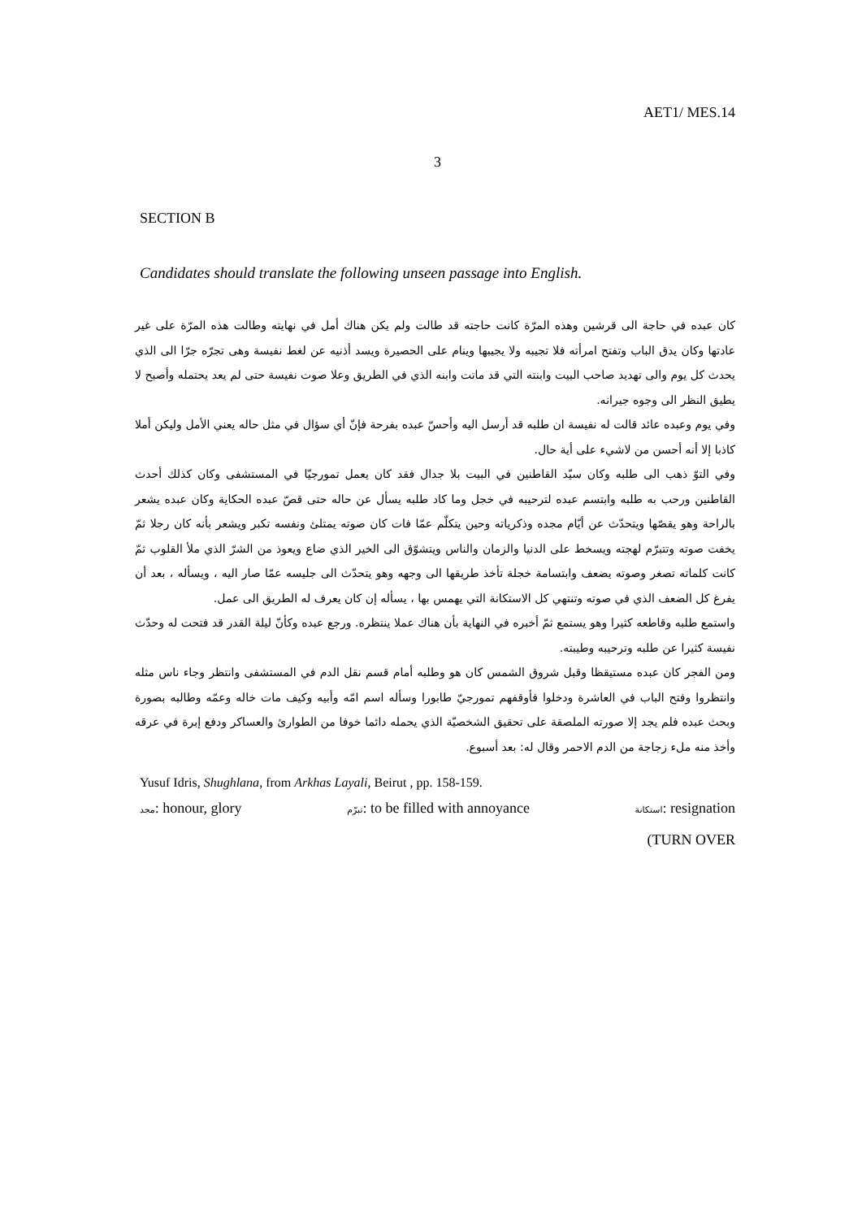AET1/ MES.14
3
SECTION B
Candidates should translate the following unseen passage into English.
كان عبده في حاجة الى قرشين وهذه المرّة كانت حاجته قد طالت ولم يكن هناك أمل في نهايته وطالت هذه المرّة على غير عادتها وكان يدق الباب وتفتح امرأته فلا تجيبه ولا يجيبها وينام على الحصيرة ويسد أذنيه عن لغط نفيسة وهى تجرّه جرّا الى الذي يحدث كل يوم والى تهديد صاحب البيت وابنته التي قد ماتت وابنه الذي في الطريق وعلا صوت نفيسة حتى لم يعد يحتمله وأصبح لا يطيق النظر الى وجوه جيرانه.
وفي يوم وعبده عائد قالت له نفيسة ان طلبه قد أرسل اليه وأحسّ عبده بفرحة فإنّ أي سؤال في مثل حاله يعني الأمل وليكن أملا كاذبا إلا أنه أحسن من لاشيء على أية حال.
وفي التوّ ذهب الى طلبه وكان سيّد القاطنين في البيت بلا جدال فقد كان يعمل تمورجيّا في المستشفى وكان كذلك أحدث القاطنين ورحب به طلبه وابتسم عبده لترحيبه في خجل وما كاد طلبه يسأل عن حاله حتى قصّ عبده الحكاية وكان عبده يشعر بالراحة وهو يقصّها ويتحدّث عن أيّام مجده وذكرياته وحين يتكلّم عمّا فات كان صوته يمتلئ ونفسه تكبر ويشعر بأنه كان رجلا ثمّ يخفت صوته وتتبرّم لهجته ويسخط على الدنيا والزمان والناس ويتشوّق الى الخير الذي ضاع ويعوذ من الشرّ الذي ملأ القلوب ثمّ كانت كلماته تصغر وصوته يضعف وابتسامة خجلة تأخذ طريقها الى وجهه وهو يتحدّث الى جليسه عمّا صار اليه ، ويسأله ، بعد أن يفرغ كل الضعف الذي في صوته وتنتهي كل الاستكانة التي يهمس بها ، يسأله إن كان يعرف له الطريق الى عمل.
واستمع طلبه وقاطعه كثيرا وهو يستمع ثمّ أخبره في النهاية بأن هناك عملا ينتظره. ورجع عبده وكأنّ ليلة القدر قد فتحت له وحدّث نفيسة كثيرا عن طلبه وترحيبه وطيبته.
ومن الفجر كان عبده مستيقظا وقبل شروق الشمس كان هو وطلبه أمام قسم نقل الدم في المستشفى وانتظر وجاء ناس مثله وانتظروا وفتح الباب في العاشرة ودخلوا فأوقفهم تمورجيّ طابورا وسأله اسم امّه وأبيه وكيف مات خاله وعمّه وطالبه بصورة وبحث عبده فلم يجد إلا صورته الملصقة على تحقيق الشخصيّة الذي يحمله دائما خوفا من الطوارئ والعساكر ودفع إبرة في عرقه وأخذ منه ملء زجاجة من الدم الاحمر وقال له: بعد أسبوع.
Yusuf Idris, Shughlana, from Arkhas Layali, Beirut , pp. 158-159.
مجد: honour, glory تبرّم: to be filled with annoyance استكانة: resignation
(TURN OVER